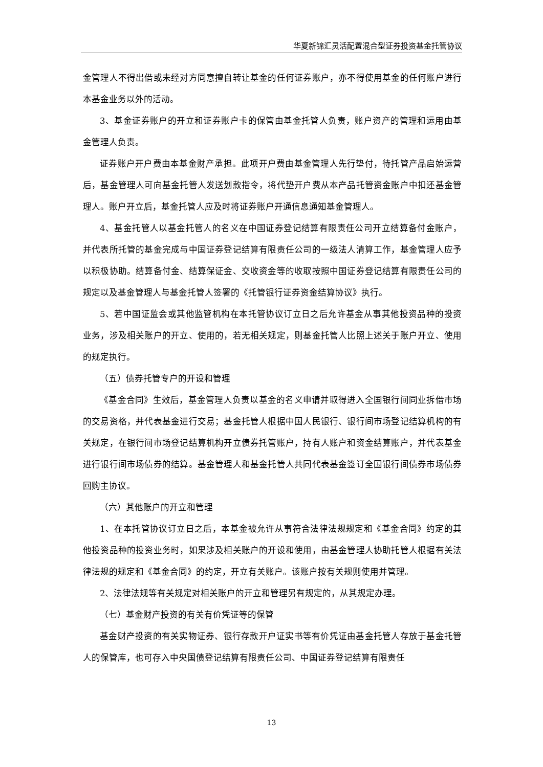华夏新锦汇灵活配置混合型证券投资基金托管协议
金管理人不得出借或未经对方同意擅自转让基金的任何证券账户，亦不得使用基金的任何账户进行本基金业务以外的活动。
3、基金证券账户的开立和证券账户卡的保管由基金托管人负责，账户资产的管理和运用由基金管理人负责。
证券账户开户费由本基金财产承担。此项开户费由基金管理人先行垫付，待托管产品启始运营后，基金管理人可向基金托管人发送划款指令，将代垫开户费从本产品托管资金账户中扣还基金管理人。账户开立后，基金托管人应及时将证券账户开通信息通知基金管理人。
4、基金托管人以基金托管人的名义在中国证券登记结算有限责任公司开立结算备付金账户，并代表所托管的基金完成与中国证券登记结算有限责任公司的一级法人清算工作，基金管理人应予以积极协助。结算备付金、结算保证金、交收资金等的收取按照中国证券登记结算有限责任公司的规定以及基金管理人与基金托管人签署的《托管银行证券资金结算协议》执行。
5、若中国证监会或其他监管机构在本托管协议订立日之后允许基金从事其他投资品种的投资业务，涉及相关账户的开立、使用的，若无相关规定，则基金托管人比照上述关于账户开立、使用的规定执行。
（五）债券托管专户的开设和管理
《基金合同》生效后，基金管理人负责以基金的名义申请并取得进入全国银行间同业拆借市场的交易资格，并代表基金进行交易；基金托管人根据中国人民银行、银行间市场登记结算机构的有关规定，在银行间市场登记结算机构开立债券托管账户，持有人账户和资金结算账户，并代表基金进行银行间市场债券的结算。基金管理人和基金托管人共同代表基金签订全国银行间债券市场债券回购主协议。
（六）其他账户的开立和管理
1、在本托管协议订立日之后，本基金被允许从事符合法律法规规定和《基金合同》约定的其他投资品种的投资业务时，如果涉及相关账户的开设和使用，由基金管理人协助托管人根据有关法律法规的规定和《基金合同》的约定，开立有关账户。该账户按有关规则使用并管理。
2、法律法规等有关规定对相关账户的开立和管理另有规定的，从其规定办理。
（七）基金财产投资的有关有价凭证等的保管
基金财产投资的有关实物证券、银行存款开户证实书等有价凭证由基金托管人存放于基金托管人的保管库，也可存入中央国债登记结算有限责任公司、中国证券登记结算有限责任
13